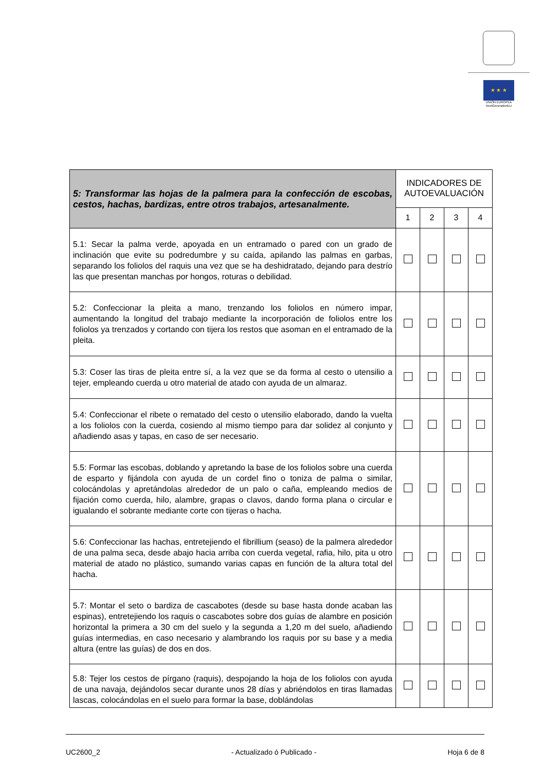★ ★ ★
UNIÓN EUROPEA
NextGenerationEU
| 5: Transformar las hojas de la palmera para la confección de escobas, cestos, hachas, bardizas, entre otros trabajos, artesanalmente. | INDICADORES DE AUTOEVALUACIÓN | | | |
| | 1 | 2 | 3 | 4 |
| 5.1: Secar la palma verde, apoyada en un entramado o pared con un grado de inclinación que evite su podredumbre y su caída, apilando las palmas en garbas, separando los foliolos del raquis una vez que se ha deshidratado, dejando para destrío las que presentan manchas por hongos, roturas o debilidad. | | | | |
| 5.2: Confeccionar la pleita a mano, trenzando los foliolos en número impar, aumentando la longitud del trabajo mediante la incorporación de foliolos entre los foliolos ya trenzados y cortando con tijera los restos que asoman en el entramado de la pleita. | | | | |
| 5.3: Coser las tiras de pleita entre sí, a la vez que se da forma al cesto o utensilio a tejer, empleando cuerda u otro material de atado con ayuda de un almaraz. | | | | |
| 5.4: Confeccionar el ribete o rematado del cesto o utensilio elaborado, dando la vuelta a los foliolos con la cuerda, cosiendo al mismo tiempo para dar solidez al conjunto y añadiendo asas y tapas, en caso de ser necesario. | | | | |
| 5.5: Formar las escobas, doblando y apretando la base de los foliolos sobre una cuerda de esparto y fijándola con ayuda de un cordel fino o toniza de palma o similar, colocándolas y apretándolas alrededor de un palo o caña, empleando medios de fijación como cuerda, hilo, alambre, grapas o clavos, dando forma plana o circular e igualando el sobrante mediante corte con tijeras o hacha. | | | | |
| 5.6: Confeccionar las hachas, entretejiendo el fibrillium (seaso) de la palmera alrededor de una palma seca, desde abajo hacia arriba con cuerda vegetal, rafia, hilo, pita u otro material de atado no plástico, sumando varias capas en función de la altura total del hacha. | | | | |
| 5.7: Montar el seto o bardiza de cascabotes (desde su base hasta donde acaban las espinas), entretejiendo los raquis o cascabotes sobre dos guías de alambre en posición horizontal la primera a 30 cm del suelo y la segunda a 1,20 m del suelo, añadiendo guías intermedias, en caso necesario y alambrando los raquis por su base y a media altura (entre las guías) de dos en dos. | | | | |
| 5.8: Tejer los cestos de pírgano (raquis), despojando la hoja de los foliolos con ayuda de una navaja, dejándolos secar durante unos 28 días y abriéndolos en tiras llamadas lascas, colocándolas en el suelo para formar la base, doblándolas | | | | |
UC2600_2 - Actualizado ó Publicado - Hoja 6 de 8